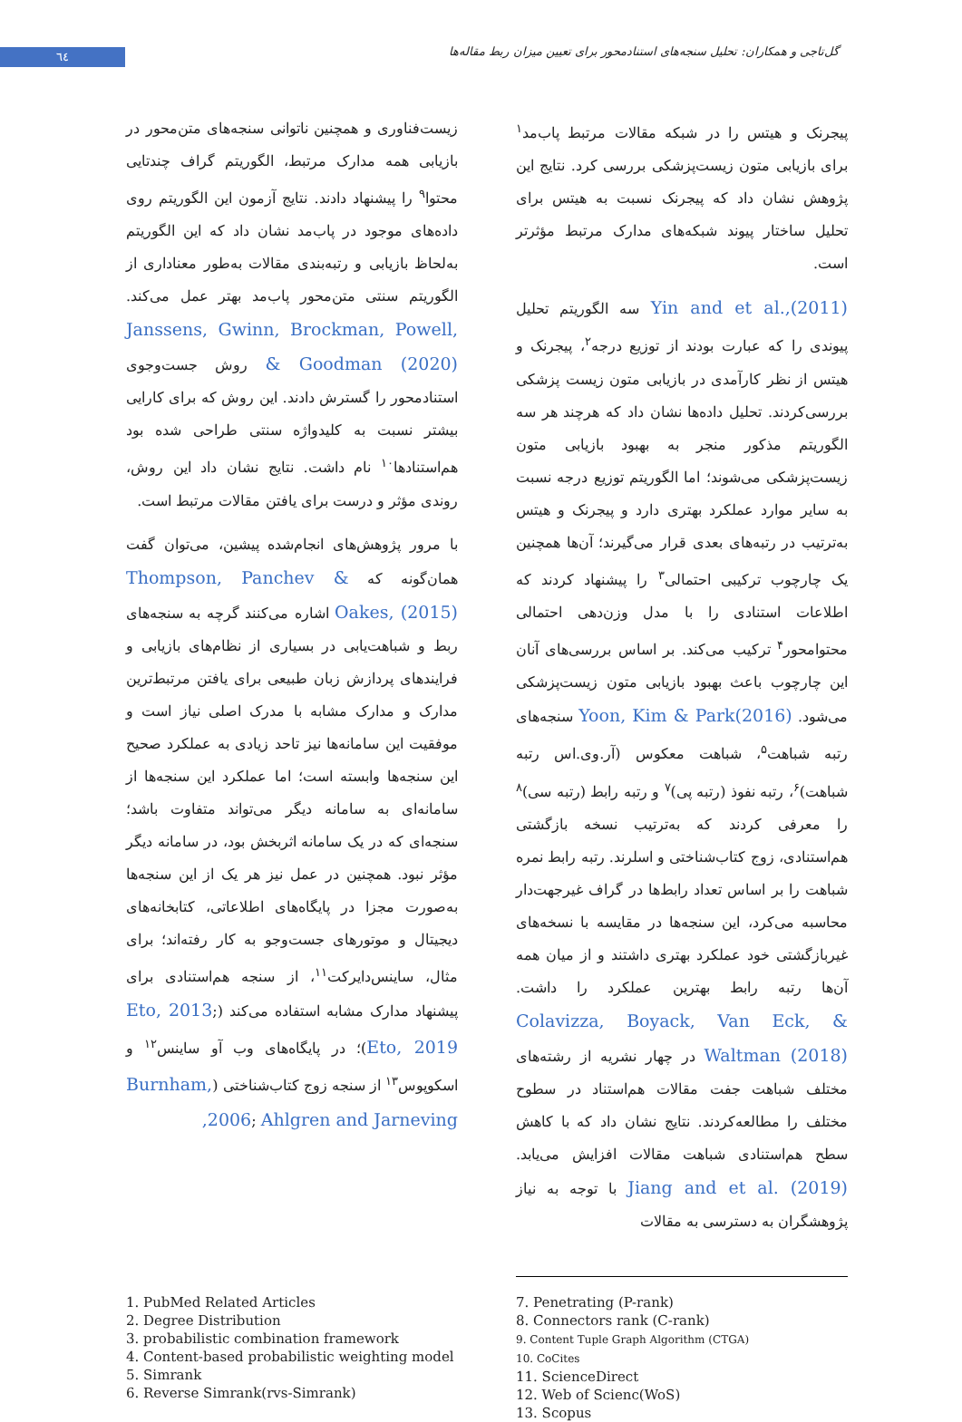٦٤
گل‌تاجی و همکاران: تحلیل سنجه‌های استنادمحور برای تعیین میزان ربط مقاله‌ها
پیجرنک و هیتس را در شبکه مقالات مرتبط پاب‌مد<sup>۱</sup> برای بازیابی متون زیست‌پزشکی بررسی کرد. نتایج این پژوهش نشان داد که پیجرنک نسبت به هیتس برای تحلیل ساختار پیوند شبکه‌های مدارک مرتبط مؤثرتر است.
Yin and et al.,(2011) سه الگوریتم تحلیل پیوندی را که عبارت بودند از توزیع درجه<sup>۲</sup>، پیجرنک و هیتس از نظر کارآمدی در بازیابی متون زیست پزشکی بررسی‌کردند. تحلیل داده‌ها نشان داد که هرچند هر سه الگوریتم مذکور منجر به بهبود بازیابی متون زیست‌پزشکی می‌شوند؛ اما الگوریتم توزیع درجه نسبت به سایر موارد عملکرد بهتری دارد و پیجرنک و هیتس به‌ترتیب در رتبه‌های بعدی قرار می‌گیرند؛ آن‌ها همچنین یک چارچوب ترکیبی احتمالی<sup>۳</sup> را پیشنهاد کردند که اطلاعات استنادی را با مدل وزن‌دهی احتمالی محتوامحور<sup>۴</sup> ترکیب می‌کند. بر اساس بررسی‌های آنان این چارچوب باعث بهبود بازیابی متون زیست‌پزشکی می‌شود. Yoon, Kim & Park(2016) سنجه‌های رتبه شباهت<sup>۵</sup>، شباهت معکوس (آر.وی.اس رتبه شباهت)<sup>۶</sup>، رتبه نفوذ (رتبه پی)<sup>۷</sup> و رتبه رابط (رتبه سی)<sup>۸</sup> را معرفی کردند که به‌ترتیب نسخه بازگشتی هم‌استنادی، زوج کتاب‌شناختی و اسلرند. رتبه رابط نمره شباهت را بر اساس تعداد رابط‌ها در گراف غیرجهت‌دار محاسبه می‌کرد، این سنجه‌ها در مقایسه با نسخه‌های غیربازگشتی خود عملکرد بهتری داشتند و از میان همه آن‌ها رتبه رابط بهترین عملکرد را داشت. Colavizza, Boyack, Van Eck, & Waltman (2018) در چهار نشریه از رشته‌های مختلف شباهت جفت مقالات هم‌استناد در سطوح مختلف را مطالعه‌کردند. نتایج نشان داد که با کاهش سطح هم‌استنادی شباهت مقالات افزایش می‌یابد. Jiang and et al. (2019) با توجه به نیاز پژوهشگران به دسترسی به مقالات
زیست‌فناوری و همچنین ناتوانی سنجه‌های متن‌محور در بازیابی همه مدارک مرتبط، الگوریتم گراف چندتایی محتوا<sup>۹</sup> را پیشنهاد دادند. نتایج آزمون این الگوریتم روی داده‌های موجود در پاب‌مد نشان داد که این الگوریتم به‌لحاظ بازیابی و رتبه‌بندی مقالات به‌طور معناداری از الگوریتم سنتی متن‌محور پاب‌مد بهتر عمل می‌کند. Janssens, Gwinn, Brockman, Powell, & Goodman (2020) روش جست‌وجوی استنادمحور را گسترش دادند. این روش که برای کارایی بیشتر نسبت به کلیدواژه سنتی طراحی شده بود هم‌استنادها<sup>۱۰</sup> نام داشت. نتایج نشان داد این روش، روندی مؤثر و درست برای یافتن مقالات مرتبط است.
با مرور پژوهش‌های انجام‌شده پیشین، می‌توان گفت همان‌گونه که Thompson, Panchev & Oakes, (2015) اشاره می‌کنند گرچه به سنجه‌های ربط و شباهت‌یابی در بسیاری از نظام‌های بازیابی و فرایندهای پردازش زبان طبیعی برای یافتن مرتبط‌ترین مدارک و مدارک مشابه با مدرک اصلی نیاز است و موفقیت این سامانه‌ها نیز تاحد زیادی به عملکرد صحیح این سنجه‌ها وابسته است؛ اما عملکرد این سنجه‌ها از سامانه‌ای به سامانه دیگر می‌تواند متفاوت باشد؛ سنجه‌ای که در یک سامانه اثربخش بود، در سامانه دیگر مؤثر نبود. همچنین در عمل نیز هر یک از این سنجه‌ها به‌صورت مجزا در پایگاه‌های اطلاعاتی، کتابخانه‌های دیجیتال و موتورهای جست‌وجو به کار رفته‌اند؛ برای مثال، ساینس‌دایرکت<sup>۱۱</sup>، از سنجه هم‌استنادی برای پیشنهاد مدارک مشابه استفاده می‌کند (Eto, 2013; Eto, 2019)؛ در پایگاه‌های وب آو ساینس<sup>۱۲</sup> و اسکوپوس<sup>۱۳</sup> از سنجه زوج کتاب‌شناختی (Burnham, 2006; Ahlgren and Jarneving,
1. PubMed Related Articles
2. Degree Distribution
3. probabilistic combination framework
4. Content-based probabilistic weighting model
5. Simrank
6. Reverse Simrank(rvs-Simrank)
7. Penetrating (P-rank)
8. Connectors rank (C-rank)
9. Content Tuple Graph Algorithm (CTGA)
10. CoCites
11. ScienceDirect
12. Web of Scienc(WoS)
13. Scopus